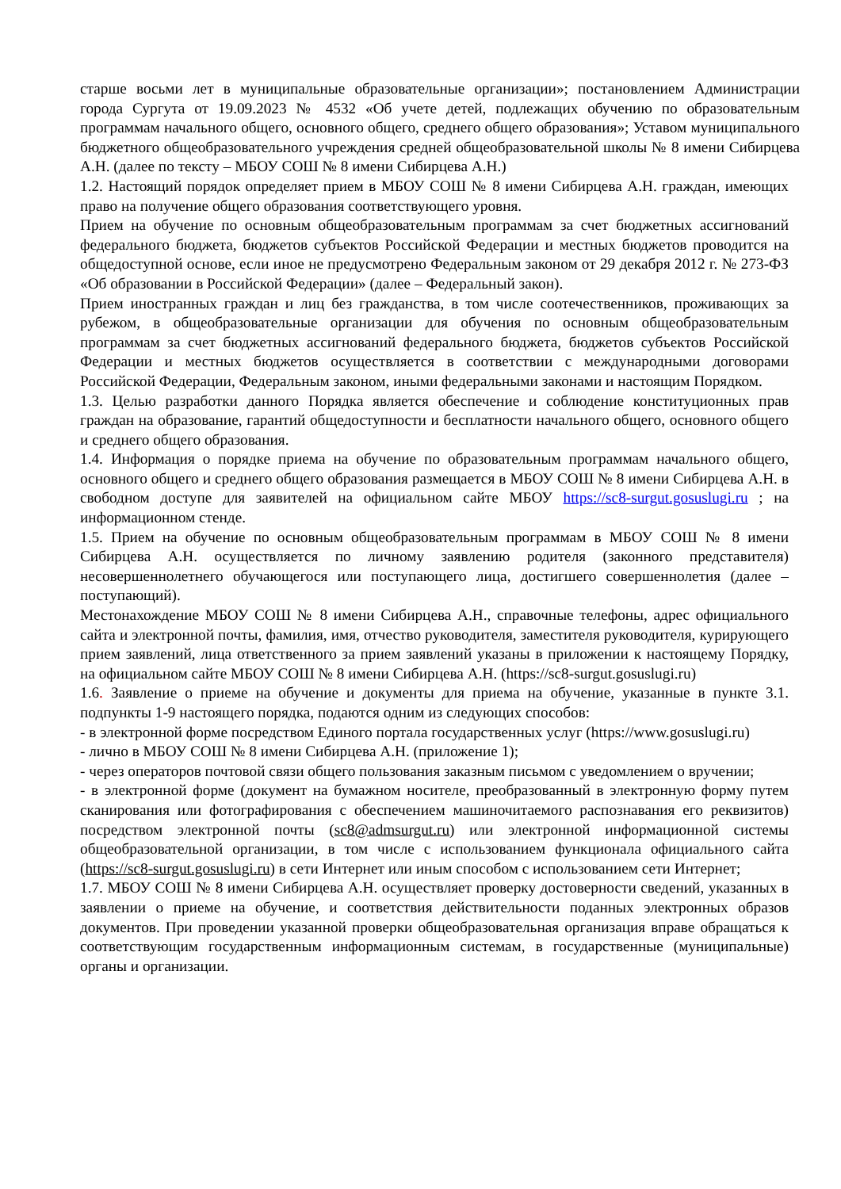старше восьми лет в муниципальные образовательные организации»; постановлением Администрации города Сургута от 19.09.2023 № 4532 «Об учете детей, подлежащих обучению по образовательным программам начального общего, основного общего, среднего общего образования»; Уставом муниципального бюджетного общеобразовательного учреждения средней общеобразовательной школы № 8 имени Сибирцева А.Н. (далее по тексту – МБОУ СОШ № 8 имени Сибирцева А.Н.)
1.2. Настоящий порядок определяет прием в МБОУ СОШ № 8 имени Сибирцева А.Н. граждан, имеющих право на получение общего образования соответствующего уровня.
Прием на обучение по основным общеобразовательным программам за счет бюджетных ассигнований федерального бюджета, бюджетов субъектов Российской Федерации и местных бюджетов проводится на общедоступной основе, если иное не предусмотрено Федеральным законом от 29 декабря 2012 г. № 273-ФЗ «Об образовании в Российской Федерации» (далее – Федеральный закон).
Прием иностранных граждан и лиц без гражданства, в том числе соотечественников, проживающих за рубежом, в общеобразовательные организации для обучения по основным общеобразовательным программам за счет бюджетных ассигнований федерального бюджета, бюджетов субъектов Российской Федерации и местных бюджетов осуществляется в соответствии с международными договорами Российской Федерации, Федеральным законом, иными федеральными законами и настоящим Порядком.
1.3. Целью разработки данного Порядка является обеспечение и соблюдение конституционных прав граждан на образование, гарантий общедоступности и бесплатности начального общего, основного общего и среднего общего образования.
1.4. Информация о порядке приема на обучение по образовательным программам начального общего, основного общего и среднего общего образования размещается в МБОУ СОШ № 8 имени Сибирцева А.Н. в свободном доступе для заявителей на официальном сайте МБОУ https://sc8-surgut.gosuslugi.ru ; на информационном стенде.
1.5. Прием на обучение по основным общеобразовательным программам в МБОУ СОШ № 8 имени Сибирцева А.Н. осуществляется по личному заявлению родителя (законного представителя) несовершеннолетнего обучающегося или поступающего лица, достигшего совершеннолетия (далее – поступающий).
Местонахождение МБОУ СОШ № 8 имени Сибирцева А.Н., справочные телефоны, адрес официального сайта и электронной почты, фамилия, имя, отчество руководителя, заместителя руководителя, курирующего прием заявлений, лица ответственного за прием заявлений указаны в приложении к настоящему Порядку, на официальном сайте МБОУ СОШ № 8 имени Сибирцева А.Н. (https://sc8-surgut.gosuslugi.ru)
1.6. Заявление о приеме на обучение и документы для приема на обучение, указанные в пункте 3.1. подпункты 1-9 настоящего порядка, подаются одним из следующих способов:
- в электронной форме посредством Единого портала государственных услуг (https://www.gosuslugi.ru)
- лично в МБОУ СОШ № 8 имени Сибирцева А.Н. (приложение 1);
- через операторов почтовой связи общего пользования заказным письмом с уведомлением о вручении;
- в электронной форме (документ на бумажном носителе, преобразованный в электронную форму путем сканирования или фотографирования с обеспечением машиночитаемого распознавания его реквизитов) посредством электронной почты (sc8@admsurgut.ru) или электронной информационной системы общеобразовательной организации, в том числе с использованием функционала официального сайта (https://sc8-surgut.gosuslugi.ru) в сети Интернет или иным способом с использованием сети Интернет;
1.7. МБОУ СОШ № 8 имени Сибирцева А.Н. осуществляет проверку достоверности сведений, указанных в заявлении о приеме на обучение, и соответствия действительности поданных электронных образов документов. При проведении указанной проверки общеобразовательная организация вправе обращаться к соответствующим государственным информационным системам, в государственные (муниципальные) органы и организации.